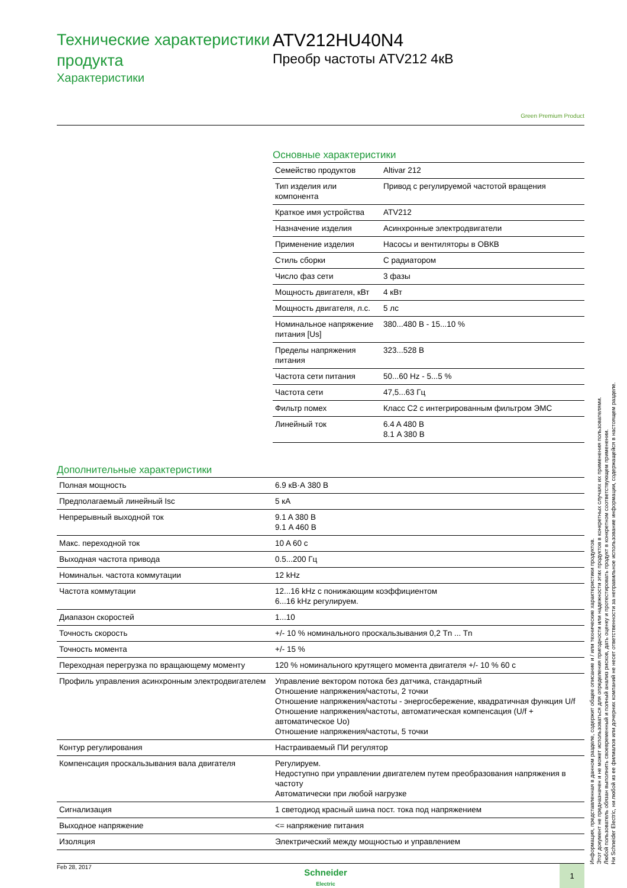Технические характеристики продукта
Характеристики
ATV212HU40N4
Преобр частоты ATV212 4кВ
Green Premium Product
Основные характеристики
| Семейство продуктов | Altivar 212 |
| Тип изделия или компонента | Привод с регулируемой частотой вращения |
| Краткое имя устройства | ATV212 |
| Назначение изделия | Асинхронные электродвигатели |
| Применение изделия | Насосы и вентиляторы в ОВКВ |
| Стиль сборки | С радиатором |
| Число фаз сети | 3 фазы |
| Мощность двигателя, кВт | 4 кВт |
| Мощность двигателя, л.с. | 5 лс |
| Номинальное напряжение питания [Us] | 380...480 В - 15...10 % |
| Пределы напряжения питания | 323...528 В |
| Частота сети питания | 50...60 Hz - 5...5 % |
| Частота сети | 47,5...63 Гц |
| Фильтр помех | Класс C2 с интегрированным фильтром ЭМС |
| Линейный ток | 6.4 A 480 В 8.1 A 380 В |
Дополнительные характеристики
| Полная мощность | 6.9 кВ·А 380 В |
| Предполагаемый линейный Isc | 5 кА |
| Непрерывный выходной ток | 9.1 A 380 В 9.1 A 460 В |
| Макс. переходной ток | 10 A 60 с |
| Выходная частота привода | 0.5...200 Гц |
| Номинальн. частота коммутации | 12 kHz |
| Частота коммутации | 12...16 kHz с понижающим коэффициентом 6...16 kHz регулируем. |
| Диапазон скоростей | 1...10 |
| Точность скорость | +/- 10 % номинального проскальзывания 0,2 Tn ... Tn |
| Точность момента | +/- 15 % |
| Переходная перегрузка по вращающему моменту | 120 % номинального крутящего момента двигателя +/- 10 % 60 с |
| Профиль управления асинхронным электродвигателем | Управление вектором потока без датчика, стандартный Отношение напряжения/частоты, 2 точки Отношение напряжения/частоты - энергосбережение, квадратичная функция U/f Отношение напряжения/частоты, автоматическая компенсация (U/f + автоматическое Uo) Отношение напряжения/частоты, 5 точки |
| Контур регулирования | Настраиваемый ПИ регулятор |
| Компенсация проскальзывания вала двигателя | Регулируем. Недоступно при управлении двигателем путем преобразования напряжения в частоту Автоматически при любой нагрузке |
| Сигнализация | 1 светодиод красный шина пост. тока под напряжением |
| Выходное напряжение | <= напряжение питания |
| Изоляция | Электрический между мощностью и управлением |
Информация, представленная в данном разделе, содержит общее описание и / или технические характеристики продуктов.
Этот документ не предназначен и не может использоваться для определения пригодности или надежности этих продуктов в конкретных случаях их применения пользователями.
Любой пользователь обязан выполнить своевременный и полный анализ рисков, дать оценку и протестировать продукт в конкретном соответствующем применении.
Ни Schneider Electric, ни любой из ее филиалов или дочерних компаний не несет ответственности за неправильное использование информации, содержащейся в настоящем разделе.
Feb 28, 2017
Schneider
Electric
1